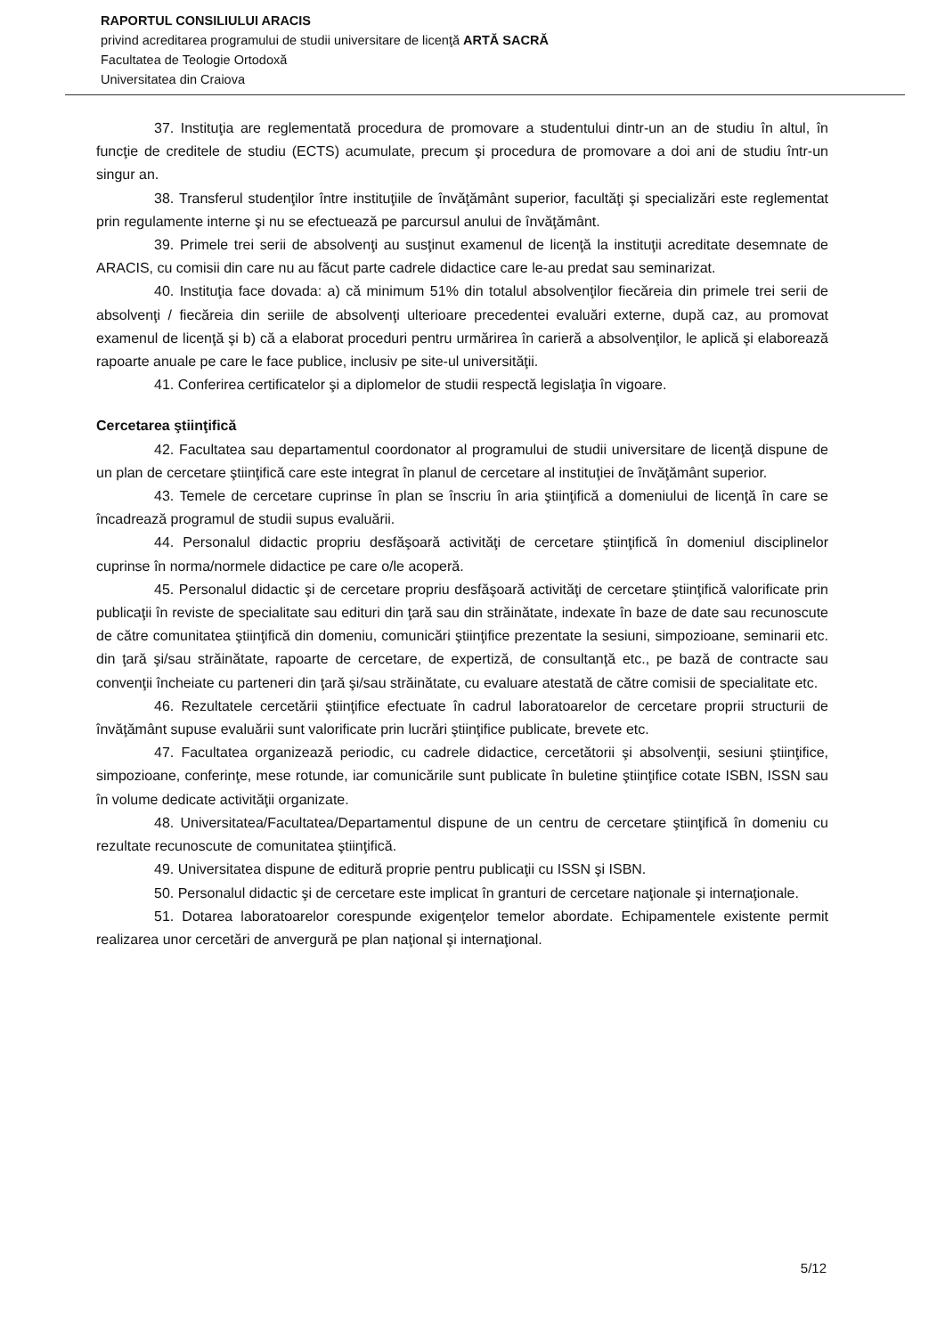RAPORTUL CONSILIULUI ARACIS
privind acreditarea programului de studii universitare de licenţă ARTĂ SACRĂ
Facultatea de Teologie Ortodoxă
Universitatea din Craiova
37. Instituţia are reglementată procedura de promovare a studentului dintr-un an de studiu în altul, în funcţie de creditele de studiu (ECTS) acumulate, precum şi procedura de promovare a doi ani de studiu într-un singur an.
38. Transferul studenţilor între instituţiile de învăţământ superior, facultăţi şi specializări este reglementat prin regulamente interne şi nu se efectuează pe parcursul anului de învăţământ.
39. Primele trei serii de absolvenţi au susţinut examenul de licenţă la instituţii acreditate desemnate de ARACIS, cu comisii din care nu au făcut parte cadrele didactice care le-au predat sau seminarizat.
40. Instituţia face dovada: a) că minimum 51% din totalul absolvenţilor fiecăreia din primele trei serii de absolvenţi / fiecăreia din seriile de absolvenţi ulterioare precedentei evaluări externe, după caz, au promovat examenul de licenţă şi b) că a elaborat proceduri pentru urmărirea în carieră a absolvenţilor, le aplică şi elaborează rapoarte anuale pe care le face publice, inclusiv pe site-ul universităţii.
41. Conferirea certificatelor şi a diplomelor de studii respectă legislaţia în vigoare.
Cercetarea ştiinţifică
42. Facultatea sau departamentul coordonator al programului de studii universitare de licenţă dispune de un plan de cercetare ştiinţifică care este integrat în planul de cercetare al instituţiei de învăţământ superior.
43. Temele de cercetare cuprinse în plan se înscriu în aria ştiinţifică a domeniului de licenţă în care se încadrează programul de studii supus evaluării.
44. Personalul didactic propriu desfăşoară activităţi de cercetare ştiinţifică în domeniul disciplinelor cuprinse în norma/normele didactice pe care o/le acoperă.
45. Personalul didactic şi de cercetare propriu desfăşoară activităţi de cercetare ştiinţifică valorificate prin publicaţii în reviste de specialitate sau edituri din ţară sau din străinătate, indexate în baze de date sau recunoscute de către comunitatea ştiinţifică din domeniu, comunicări ştiinţifice prezentate la sesiuni, simpozioane, seminarii etc. din ţară şi/sau străinătate, rapoarte de cercetare, de expertiză, de consultanţă etc., pe bază de contracte sau convenţii încheiate cu parteneri din ţară şi/sau străinătate, cu evaluare atestată de către comisii de specialitate etc.
46. Rezultatele cercetării ştiinţifice efectuate în cadrul laboratoarelor de cercetare proprii structurii de învăţământ supuse evaluării sunt valorificate prin lucrări ştiinţifice publicate, brevete etc.
47. Facultatea organizează periodic, cu cadrele didactice, cercetătorii şi absolvenţii, sesiuni ştiinţifice, simpozioane, conferinţe, mese rotunde, iar comunicările sunt publicate în buletine ştiinţifice cotate ISBN, ISSN sau în volume dedicate activităţii organizate.
48. Universitatea/Facultatea/Departamentul dispune de un centru de cercetare ştiinţifică în domeniu cu rezultate recunoscute de comunitatea ştiinţifică.
49. Universitatea dispune de editură proprie pentru publicaţii cu ISSN şi ISBN.
50. Personalul didactic şi de cercetare este implicat în granturi de cercetare naţionale şi internaţionale.
51. Dotarea laboratoarelor corespunde exigenţelor temelor abordate. Echipamentele existente permit realizarea unor cercetări de anvergură pe plan naţional şi internaţional.
5/12